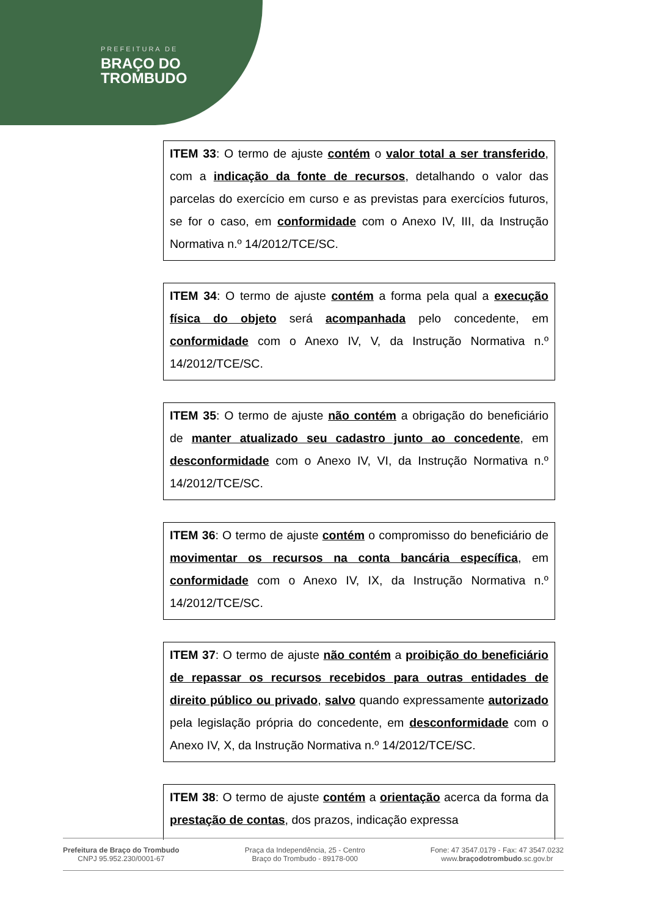PREFEITURA DE
BRAÇO DO
TROMBUDO
ITEM 33: O termo de ajuste contém o valor total a ser transferido, com a indicação da fonte de recursos, detalhando o valor das parcelas do exercício em curso e as previstas para exercícios futuros, se for o caso, em conformidade com o Anexo IV, III, da Instrução Normativa n.º 14/2012/TCE/SC.
ITEM 34: O termo de ajuste contém a forma pela qual a execução física do objeto será acompanhada pelo concedente, em conformidade com o Anexo IV, V, da Instrução Normativa n.º 14/2012/TCE/SC.
ITEM 35: O termo de ajuste não contém a obrigação do beneficiário de manter atualizado seu cadastro junto ao concedente, em desconformidade com o Anexo IV, VI, da Instrução Normativa n.º 14/2012/TCE/SC.
ITEM 36: O termo de ajuste contém o compromisso do beneficiário de movimentar os recursos na conta bancária específica, em conformidade com o Anexo IV, IX, da Instrução Normativa n.º 14/2012/TCE/SC.
ITEM 37: O termo de ajuste não contém a proibição do beneficiário de repassar os recursos recebidos para outras entidades de direito público ou privado, salvo quando expressamente autorizado pela legislação própria do concedente, em desconformidade com o Anexo IV, X, da Instrução Normativa n.º 14/2012/TCE/SC.
ITEM 38: O termo de ajuste contém a orientação acerca da forma da prestação de contas, dos prazos, indicação expressa
Prefeitura de Braço do Trombudo
CNPJ 95.952.230/0001-67
Praça da Independência, 25 - Centro
Braço do Trombudo - 89178-000
Fone: 47 3547.0179 - Fax: 47 3547.0232
www.braçodotrombudo.sc.gov.br